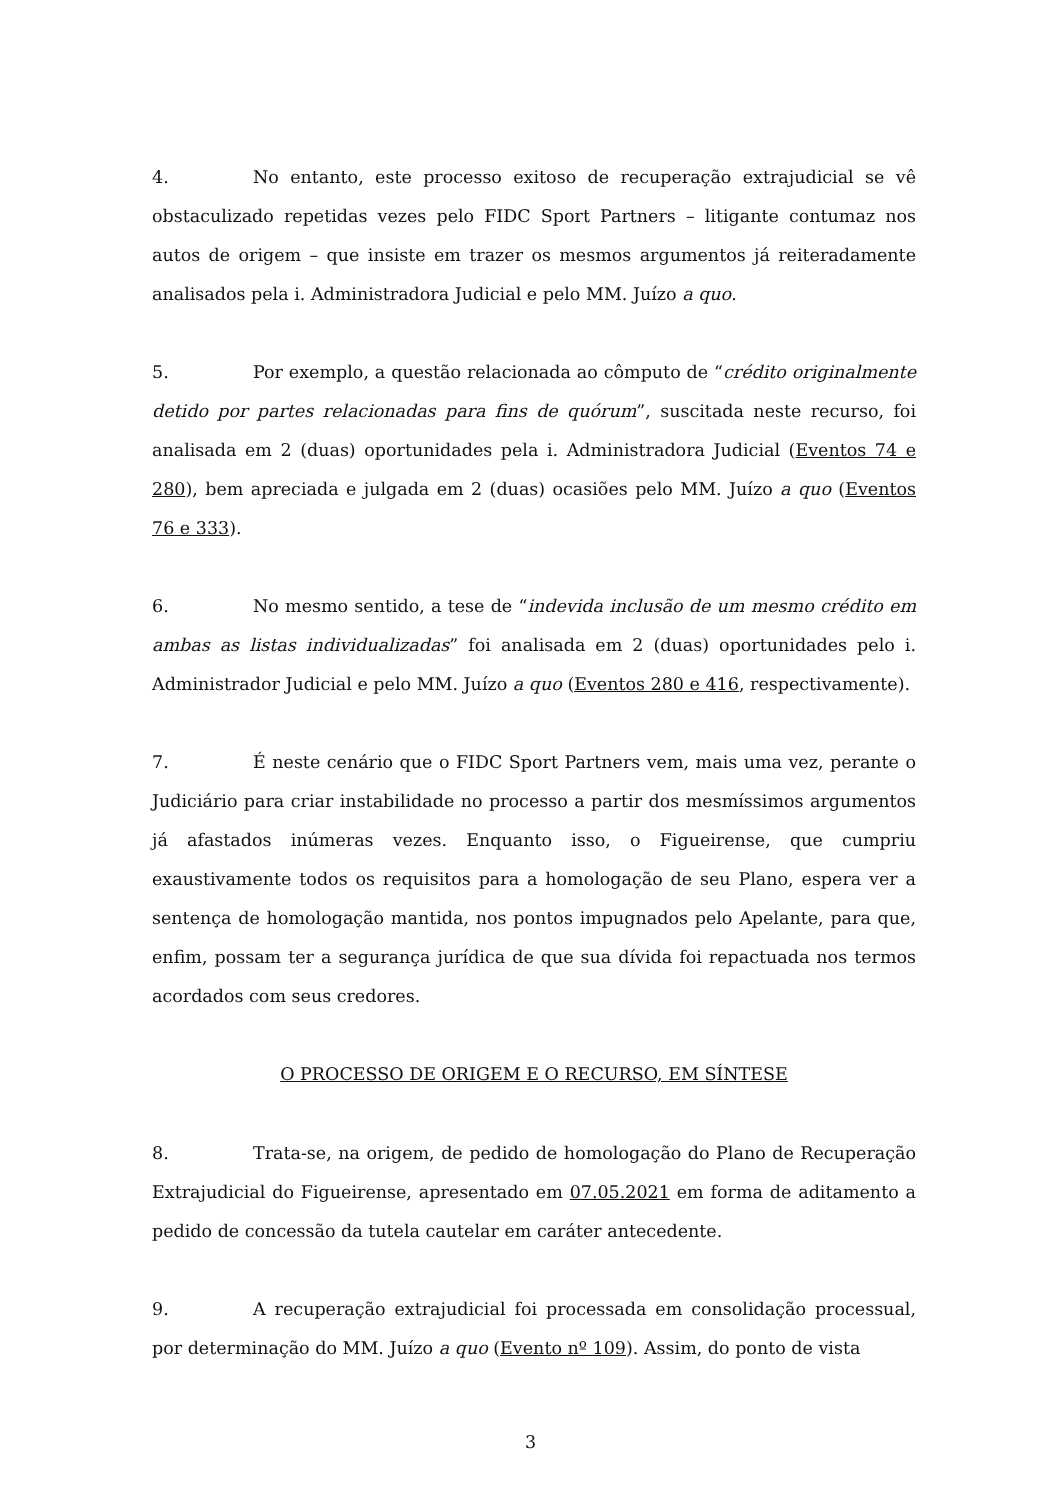4. No entanto, este processo exitoso de recuperação extrajudicial se vê obstaculizado repetidas vezes pelo FIDC Sport Partners – litigante contumaz nos autos de origem – que insiste em trazer os mesmos argumentos já reiteradamente analisados pela i. Administradora Judicial e pelo MM. Juízo a quo.
5. Por exemplo, a questão relacionada ao cômputo de “crédito originalmente detido por partes relacionadas para fins de quórum”, suscitada neste recurso, foi analisada em 2 (duas) oportunidades pela i. Administradora Judicial (Eventos 74 e 280), bem apreciada e julgada em 2 (duas) ocasiões pelo MM. Juízo a quo (Eventos 76 e 333).
6. No mesmo sentido, a tese de “indevida inclusão de um mesmo crédito em ambas as listas individualizadas” foi analisada em 2 (duas) oportunidades pelo i. Administrador Judicial e pelo MM. Juízo a quo (Eventos 280 e 416, respectivamente).
7. É neste cenário que o FIDC Sport Partners vem, mais uma vez, perante o Judiciário para criar instabilidade no processo a partir dos mesmíssimos argumentos já afastados inúmeras vezes. Enquanto isso, o Figueirense, que cumpriu exaustivamente todos os requisitos para a homologação de seu Plano, espera ver a sentença de homologação mantida, nos pontos impugnados pelo Apelante, para que, enfim, possam ter a segurança jurídica de que sua dívida foi repactuada nos termos acordados com seus credores.
O PROCESSO DE ORIGEM E O RECURSO, EM SÍNTESE
8. Trata-se, na origem, de pedido de homologação do Plano de Recuperação Extrajudicial do Figueirense, apresentado em 07.05.2021 em forma de aditamento a pedido de concessão da tutela cautelar em caráter antecedente.
9. A recuperação extrajudicial foi processada em consolidação processual, por determinação do MM. Juízo a quo (Evento nº 109). Assim, do ponto de vista
3